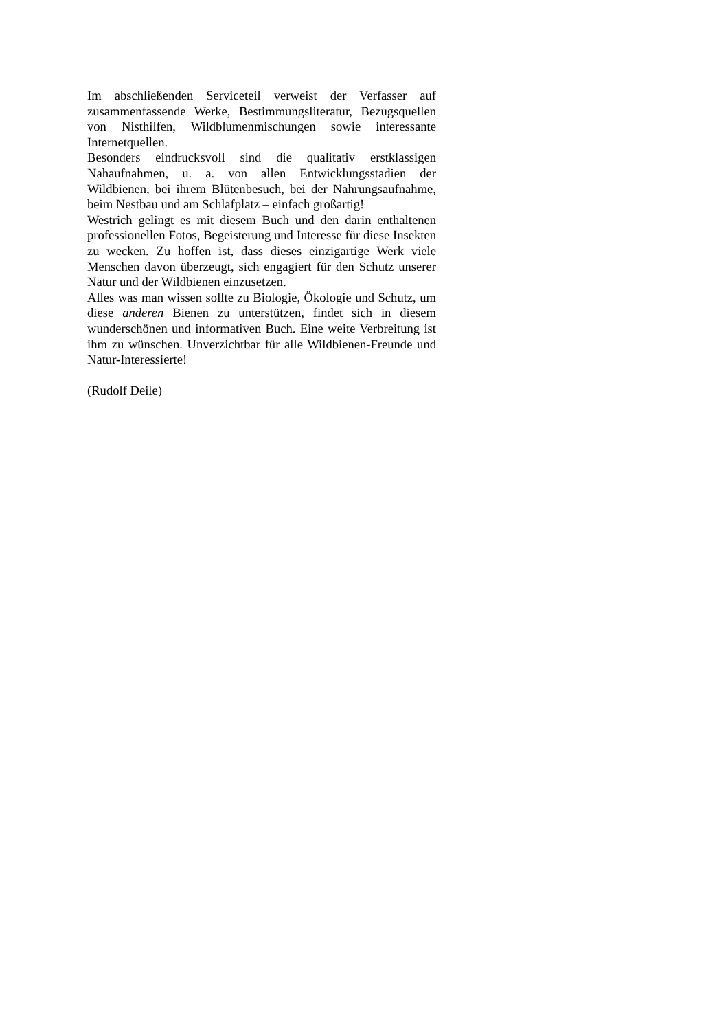Im abschließenden Serviceteil verweist der Verfasser auf zusammenfassende Werke, Bestimmungsliteratur, Bezugsquellen von Nisthilfen, Wildblumenmischungen sowie interessante Internetquellen.
Besonders eindrucksvoll sind die qualitativ erstklassigen Nahaufnahmen, u. a. von allen Entwicklungsstadien der Wildbienen, bei ihrem Blütenbesuch, bei der Nahrungsaufnahme, beim Nestbau und am Schlafplatz – einfach großartig!
Westrich gelingt es mit diesem Buch und den darin enthaltenen professionellen Fotos, Begeisterung und Interesse für diese Insekten zu wecken. Zu hoffen ist, dass dieses einzigartige Werk viele Menschen davon überzeugt, sich engagiert für den Schutz unserer Natur und der Wildbienen einzusetzen.
Alles was man wissen sollte zu Biologie, Ökologie und Schutz, um diese anderen Bienen zu unterstützen, findet sich in diesem wunderschönen und informativen Buch. Eine weite Verbreitung ist ihm zu wünschen. Unverzichtbar für alle Wildbienen-Freunde und Natur-Interessierte!
(Rudolf Deile)